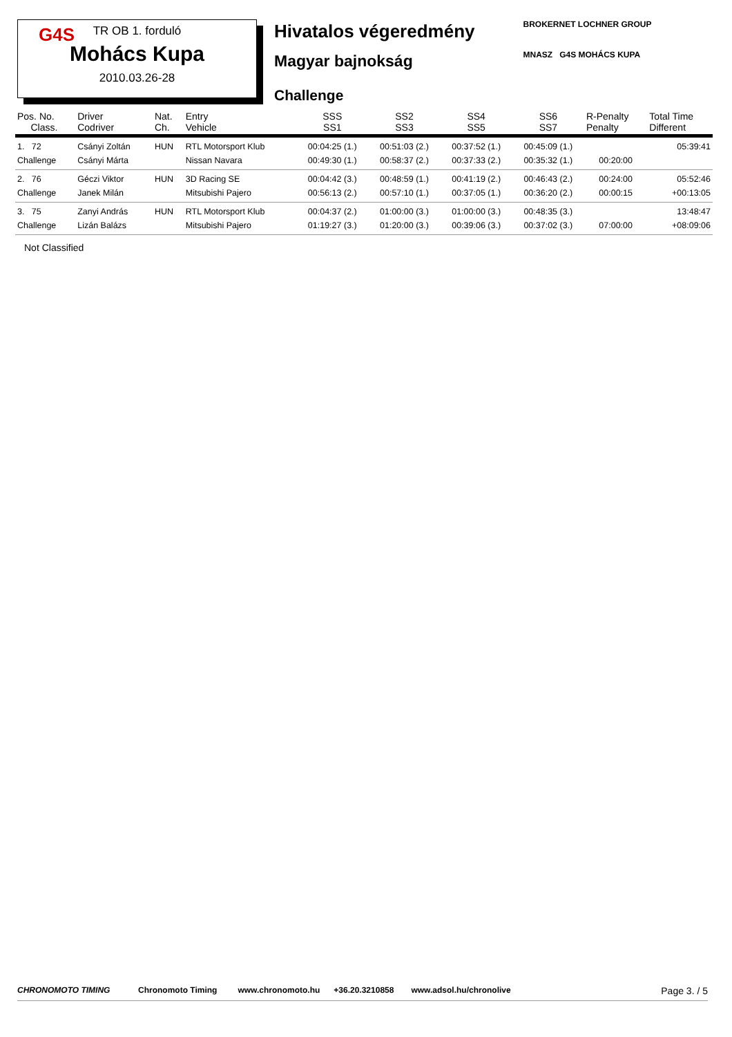G4S
TR OB 1. forduló
Mohács Kupa
2010.03.26-28
Hivatalos végeredmény
Magyar bajnokság
Challenge
BROKERNET LOCHNER GROUP
MNASZ G4S MOHÁCS KUPA
| Pos. No. Class. | Driver Codriver | Nat. Ch. | Entry Vehicle | SSS SS1 | SS2 SS3 | SS4 SS5 | SS6 SS7 | R-Penalty Penalty | Total Time Different |
| --- | --- | --- | --- | --- | --- | --- | --- | --- | --- |
| 1. 72 Challenge | Csányi Zoltán Csányi Márta | HUN | RTL Motorsport Klub Nissan Navara | 00:04:25 (1.) 00:49:30 (1.) | 00:51:03 (2.) 00:58:37 (2.) | 00:37:52 (1.) 00:37:33 (2.) | 00:45:09 (1.) 00:35:32 (1.) | 00:20:00 | 05:39:41 |
| 2. 76 Challenge | Géczi Viktor Janek Milán | HUN | 3D Racing SE Mitsubishi Pajero | 00:04:42 (3.) 00:56:13 (2.) | 00:48:59 (1.) 00:57:10 (1.) | 00:41:19 (2.) 00:37:05 (1.) | 00:46:43 (2.) 00:36:20 (2.) | 00:24:00 00:00:15 | 05:52:46 +00:13:05 |
| 3. 75 Challenge | Zanyi András Lizán Balázs | HUN | RTL Motorsport Klub Mitsubishi Pajero | 00:04:37 (2.) 01:19:27 (3.) | 01:00:00 (3.) 01:20:00 (3.) | 01:00:00 (3.) 00:39:06 (3.) | 00:48:35 (3.) 00:37:02 (3.) | 07:00:00 | 13:48:47 +08:09:06 |
Not Classified
CHRONOMOTO TIMING Chronomoto Timing www.chronomoto.hu +36.20.3210858 www.adsol.hu/chronolive Page 3. / 5